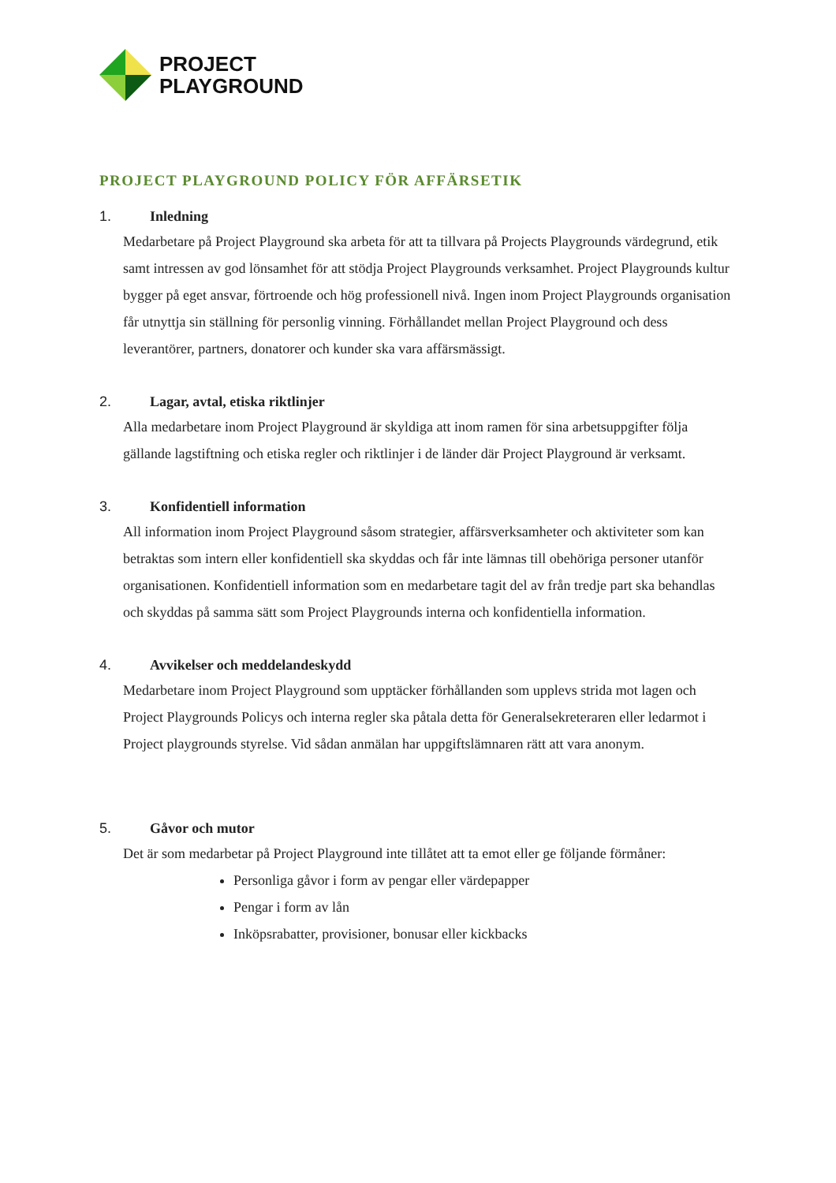PROJECT
PLAYGROUND
PROJECT PLAYGROUND POLICY FÖR AFFÄRSETIK
1. Inledning
Medarbetare på Project Playground ska arbeta för att ta tillvara på Projects Playgrounds värdegrund, etik samt intressen av god lönsamhet för att stödja Project Playgrounds verksamhet. Project Playgrounds kultur bygger på eget ansvar, förtroende och hög professionell nivå. Ingen inom Project Playgrounds organisation får utnyttja sin ställning för personlig vinning. Förhållandet mellan Project Playground och dess leverantörer, partners, donatorer och kunder ska vara affärsmässigt.
2. Lagar, avtal, etiska riktlinjer
Alla medarbetare inom Project Playground är skyldiga att inom ramen för sina arbetsuppgifter följa gällande lagstiftning och etiska regler och riktlinjer i de länder där Project Playground är verksamt.
3. Konfidentiell information
All information inom Project Playground såsom strategier, affärsverksamheter och aktiviteter som kan betraktas som intern eller konfidentiell ska skyddas och får inte lämnas till obehöriga personer utanför organisationen. Konfidentiell information som en medarbetare tagit del av från tredje part ska behandlas och skyddas på samma sätt som Project Playgrounds interna och konfidentiella information.
4. Avvikelser och meddelandeskydd
Medarbetare inom Project Playground som upptäcker förhållanden som upplevs strida mot lagen och Project Playgrounds Policys och interna regler ska påtala detta för Generalsekreteraren eller ledarmot i Project playgrounds styrelse. Vid sådan anmälan har uppgiftslämnaren rätt att vara anonym.
5. Gåvor och mutor
Det är som medarbetar på Project Playground inte tillåtet att ta emot eller ge följande förmåner:
Personliga gåvor i form av pengar eller värdepapper
Pengar i form av lån
Inköpsrabatter, provisioner, bonusar eller kickbacks